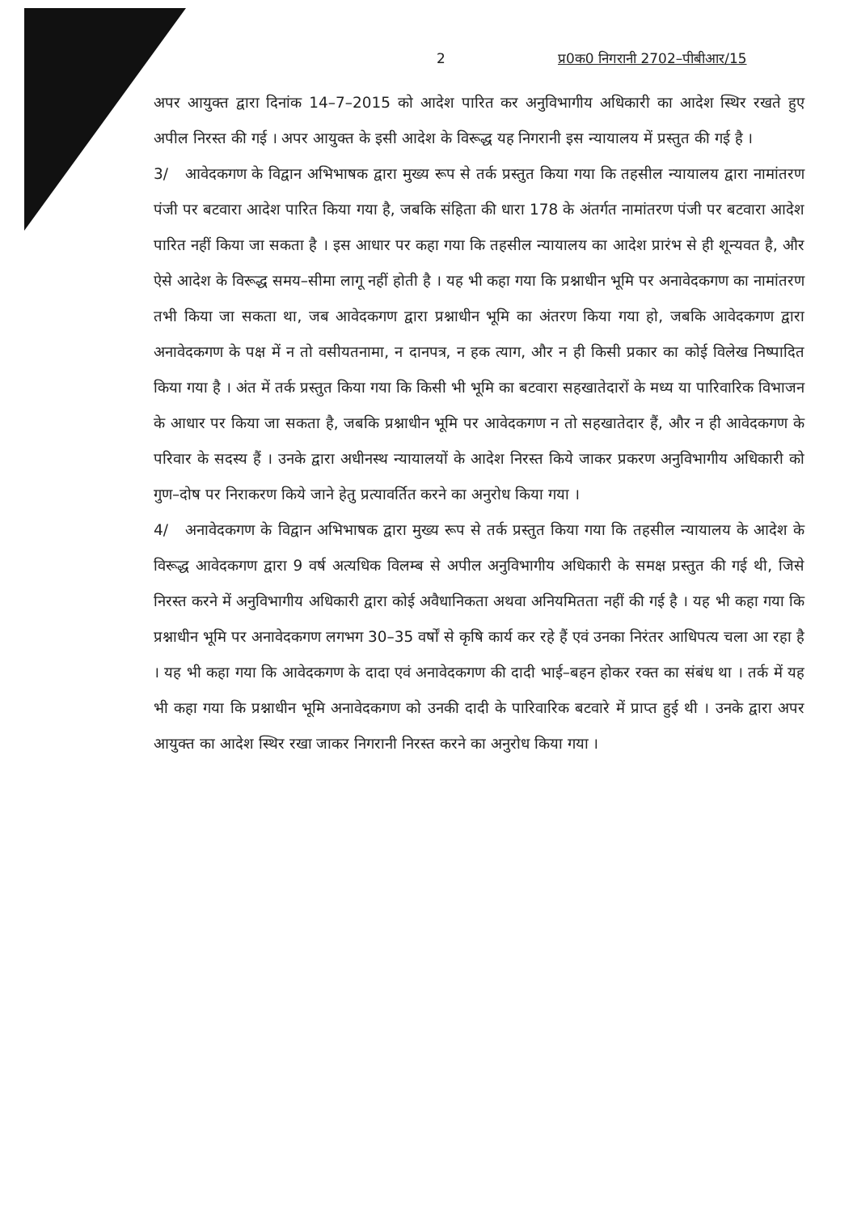2 प्र0क0 निगरानी 2702–पीबीआर/15
अपर आयुक्त द्वारा दिनांक 14–7–2015 को आदेश पारित कर अनुविभागीय अधिकारी का आदेश स्थिर रखते हुए अपील निरस्त की गई । अपर आयुक्त के इसी आदेश के विरूद्ध यह निगरानी इस न्यायालय में प्रस्तुत की गई है ।
3/ आवेदकगण के विद्वान अभिभाषक द्वारा मुख्य रूप से तर्क प्रस्तुत किया गया कि तहसील न्यायालय द्वारा नामांतरण पंजी पर बटवारा आदेश पारित किया गया है, जबकि संहिता की धारा 178 के अंतर्गत नामांतरण पंजी पर बटवारा आदेश पारित नहीं किया जा सकता है । इस आधार पर कहा गया कि तहसील न्यायालय का आदेश प्रारंभ से ही शून्यवत है, और ऐसे आदेश के विरूद्ध समय–सीमा लागू नहीं होती है । यह भी कहा गया कि प्रश्नाधीन भूमि पर अनावेदकगण का नामांतरण तभी किया जा सकता था, जब आवेदकगण द्वारा प्रश्नाधीन भूमि का अंतरण किया गया हो, जबकि आवेदकगण द्वारा अनावेदकगण के पक्ष में न तो वसीयतनामा, न दानपत्र, न हक त्याग, और न ही किसी प्रकार का कोई विलेख निष्पादित किया गया है । अंत में तर्क प्रस्तुत किया गया कि किसी भी भूमि का बटवारा सहखातेदारों के मध्य या पारिवारिक विभाजन के आधार पर किया जा सकता है, जबकि प्रश्नाधीन भूमि पर आवेदकगण न तो सहखातेदार हैं, और न ही आवेदकगण के परिवार के सदस्य हैं । उनके द्वारा अधीनस्थ न्यायालयों के आदेश निरस्त किये जाकर प्रकरण अनुविभागीय अधिकारी को गुण–दोष पर निराकरण किये जाने हेतु प्रत्यावर्तित करने का अनुरोध किया गया ।
4/ अनावेदकगण के विद्वान अभिभाषक द्वारा मुख्य रूप से तर्क प्रस्तुत किया गया कि तहसील न्यायालय के आदेश के विरूद्ध आवेदकगण द्वारा 9 वर्ष अत्यधिक विलम्ब से अपील अनुविभागीय अधिकारी के समक्ष प्रस्तुत की गई थी, जिसे निरस्त करने में अनुविभागीय अधिकारी द्वारा कोई अवैधानिकता अथवा अनियमितता नहीं की गई है । यह भी कहा गया कि प्रश्नाधीन भूमि पर अनावेदकगण लगभग 30–35 वर्षों से कृषि कार्य कर रहे हैं एवं उनका निरंतर आधिपत्य चला आ रहा है । यह भी कहा गया कि आवेदकगण के दादा एवं अनावेदकगण की दादी भाई–बहन होकर रक्त का संबंध था । तर्क में यह भी कहा गया कि प्रश्नाधीन भूमि अनावेदकगण को उनकी दादी के पारिवारिक बटवारे में प्राप्त हुई थी । उनके द्वारा अपर आयुक्त का आदेश स्थिर रखा जाकर निगरानी निरस्त करने का अनुरोध किया गया ।